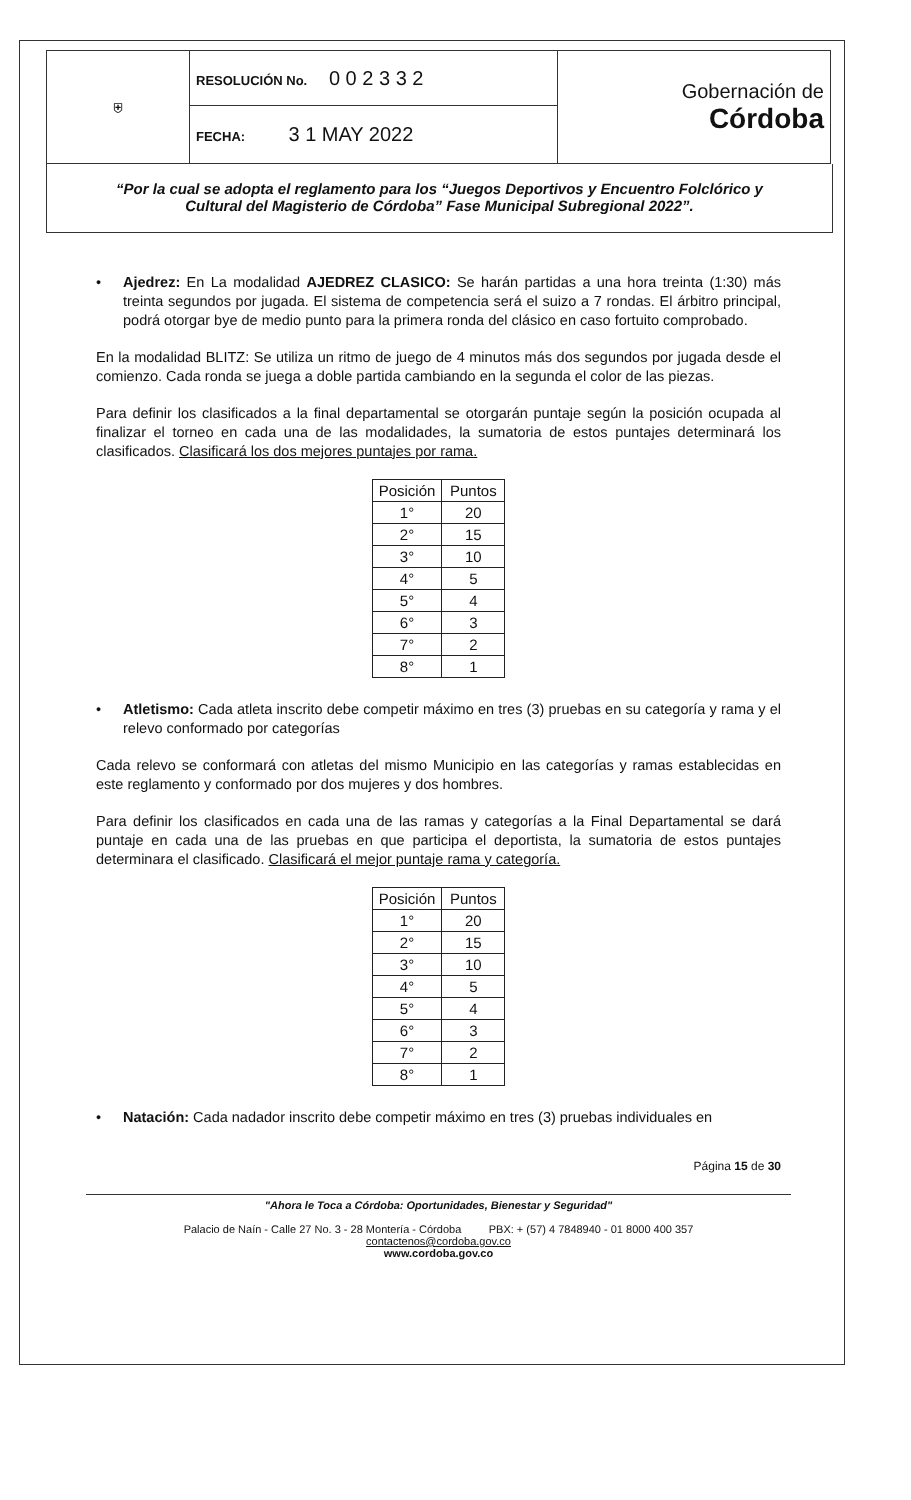| ⛨ | RESOLUCIÓN No. 0 0 2 3 3 2 | Gobernación de Córdoba |
| | FECHA: 3 1 MAY 2022 | |
“Por la cual se adopta el reglamento para los “Juegos Deportivos y Encuentro Folclórico y
Cultural del Magisterio de Córdoba” Fase Municipal Subregional 2022”.
• Ajedrez: En La modalidad AJEDREZ CLASICO: Se harán partidas a una hora treinta (1:30) más treinta segundos por jugada. El sistema de competencia será el suizo a 7 rondas. El árbitro principal, podrá otorgar bye de medio punto para la primera ronda del clásico en caso fortuito comprobado.
En la modalidad BLITZ: Se utiliza un ritmo de juego de 4 minutos más dos segundos por jugada desde el comienzo. Cada ronda se juega a doble partida cambiando en la segunda el color de las piezas.
Para definir los clasificados a la final departamental se otorgarán puntaje según la posición ocupada al finalizar el torneo en cada una de las modalidades, la sumatoria de estos puntajes determinará los clasificados. Clasificará los dos mejores puntajes por rama.
| Posición | Puntos |
| --- | --- |
| 1° | 20 |
| 2° | 15 |
| 3° | 10 |
| 4° | 5 |
| 5° | 4 |
| 6° | 3 |
| 7° | 2 |
| 8° | 1 |
• Atletismo: Cada atleta inscrito debe competir máximo en tres (3) pruebas en su categoría y rama y el relevo conformado por categorías
Cada relevo se conformará con atletas del mismo Municipio en las categorías y ramas establecidas en este reglamento y conformado por dos mujeres y dos hombres.
Para definir los clasificados en cada una de las ramas y categorías a la Final Departamental se dará puntaje en cada una de las pruebas en que participa el deportista, la sumatoria de estos puntajes determinara el clasificado. Clasificará el mejor puntaje rama y categoría.
| Posición | Puntos |
| --- | --- |
| 1° | 20 |
| 2° | 15 |
| 3° | 10 |
| 4° | 5 |
| 5° | 4 |
| 6° | 3 |
| 7° | 2 |
| 8° | 1 |
• Natación: Cada nadador inscrito debe competir máximo en tres (3) pruebas individuales en
Página 15 de 30
"Ahora le Toca a Córdoba: Oportunidades, Bienestar y Seguridad"
Palacio de Naín - Calle 27 No. 3 - 28 Montería - Córdoba PBX: + (57) 4 7848940 - 01 8000 400 357
contactenos@cordoba.gov.co
www.cordoba.gov.co